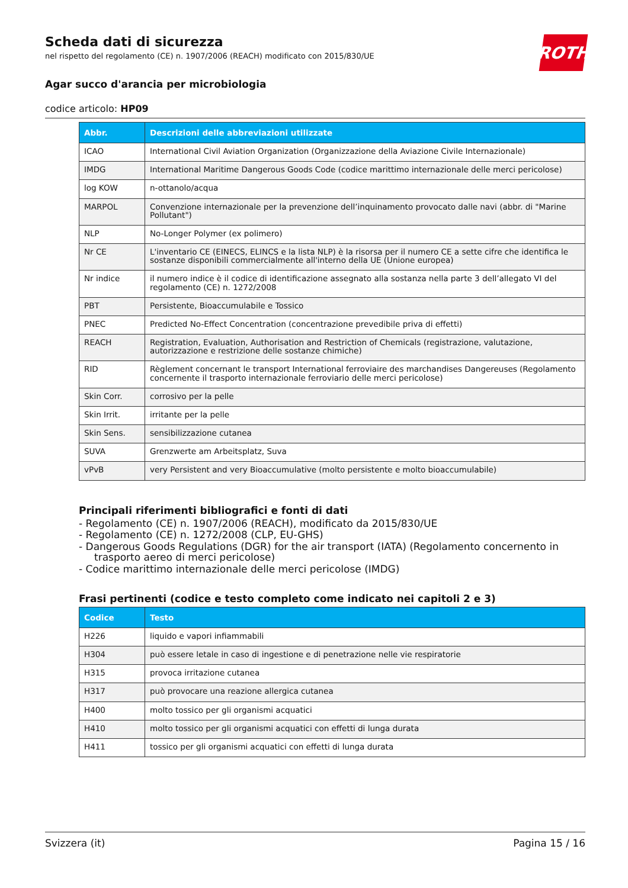ROTH
Scheda dati di sicurezza
nel rispetto del regolamento (CE) n. 1907/2006 (REACH) modificato con 2015/830/UE
Agar succo d'arancia per microbiologia
codice articolo: HP09
| Abbr. | Descrizioni delle abbreviazioni utilizzate |
| --- | --- |
| ICAO | International Civil Aviation Organization (Organizzazione della Aviazione Civile Internazionale) |
| IMDG | International Maritime Dangerous Goods Code (codice marittimo internazionale delle merci pericolose) |
| log KOW | n-ottanolo/acqua |
| MARPOL | Convenzione internazionale per la prevenzione dell’inquinamento provocato dalle navi (abbr. di "Marine Pollutant") |
| NLP | No-Longer Polymer (ex polimero) |
| Nr CE | L'inventario CE (EINECS, ELINCS e la lista NLP) è la risorsa per il numero CE a sette cifre che identifica le sostanze disponibili commercialmente all'interno della UE (Unione europea) |
| Nr indice | il numero indice è il codice di identificazione assegnato alla sostanza nella parte 3 dell’allegato VI del regolamento (CE) n. 1272/2008 |
| PBT | Persistente, Bioaccumulabile e Tossico |
| PNEC | Predicted No-Effect Concentration (concentrazione prevedibile priva di effetti) |
| REACH | Registration, Evaluation, Authorisation and Restriction of Chemicals (registrazione, valutazione, autorizzazione e restrizione delle sostanze chimiche) |
| RID | Règlement concernant le transport International ferroviaire des marchandises Dangereuses (Regolamento concernente il trasporto internazionale ferroviario delle merci pericolose) |
| Skin Corr. | corrosivo per la pelle |
| Skin Irrit. | irritante per la pelle |
| Skin Sens. | sensibilizzazione cutanea |
| SUVA | Grenzwerte am Arbeitsplatz, Suva |
| vPvB | very Persistent and very Bioaccumulative (molto persistente e molto bioaccumulabile) |
Principali riferimenti bibliografici e fonti di dati
- Regolamento (CE) n. 1907/2006 (REACH), modificato da 2015/830/UE
- Regolamento (CE) n. 1272/2008 (CLP, EU-GHS)
- Dangerous Goods Regulations (DGR) for the air transport (IATA) (Regolamento concernento in trasporto aereo di merci pericolose)
- Codice marittimo internazionale delle merci pericolose (IMDG)
Frasi pertinenti (codice e testo completo come indicato nei capitoli 2 e 3)
| Codice | Testo |
| --- | --- |
| H226 | liquido e vapori infiammabili |
| H304 | può essere letale in caso di ingestione e di penetrazione nelle vie respiratorie |
| H315 | provoca irritazione cutanea |
| H317 | può provocare una reazione allergica cutanea |
| H400 | molto tossico per gli organismi acquatici |
| H410 | molto tossico per gli organismi acquatici con effetti di lunga durata |
| H411 | tossico per gli organismi acquatici con effetti di lunga durata |
Svizzera (it) Pagina 15 / 16